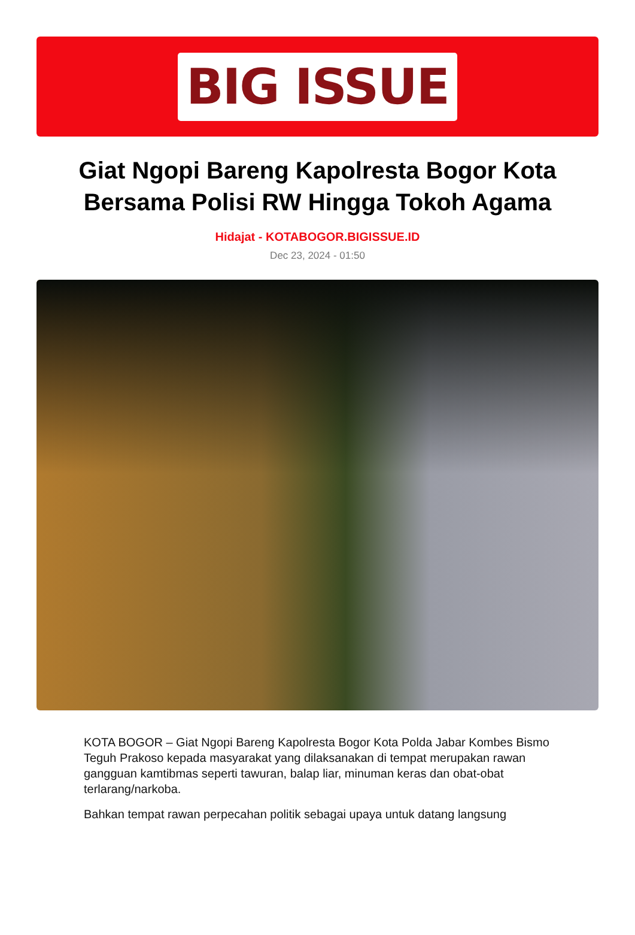BIG ISSUE
Giat Ngopi Bareng Kapolresta Bogor Kota Bersama Polisi RW Hingga Tokoh Agama
Hidajat - KOTABOGOR.BIGISSUE.ID
Dec 23, 2024 - 01:50
KOTA BOGOR – Giat Ngopi Bareng Kapolresta Bogor Kota Polda Jabar Kombes Bismo Teguh Prakoso kepada masyarakat yang dilaksanakan di tempat merupakan rawan gangguan kamtibmas seperti tawuran, balap liar, minuman keras dan obat-obat terlarang/narkoba.
Bahkan tempat rawan perpecahan politik sebagai upaya untuk datang langsung